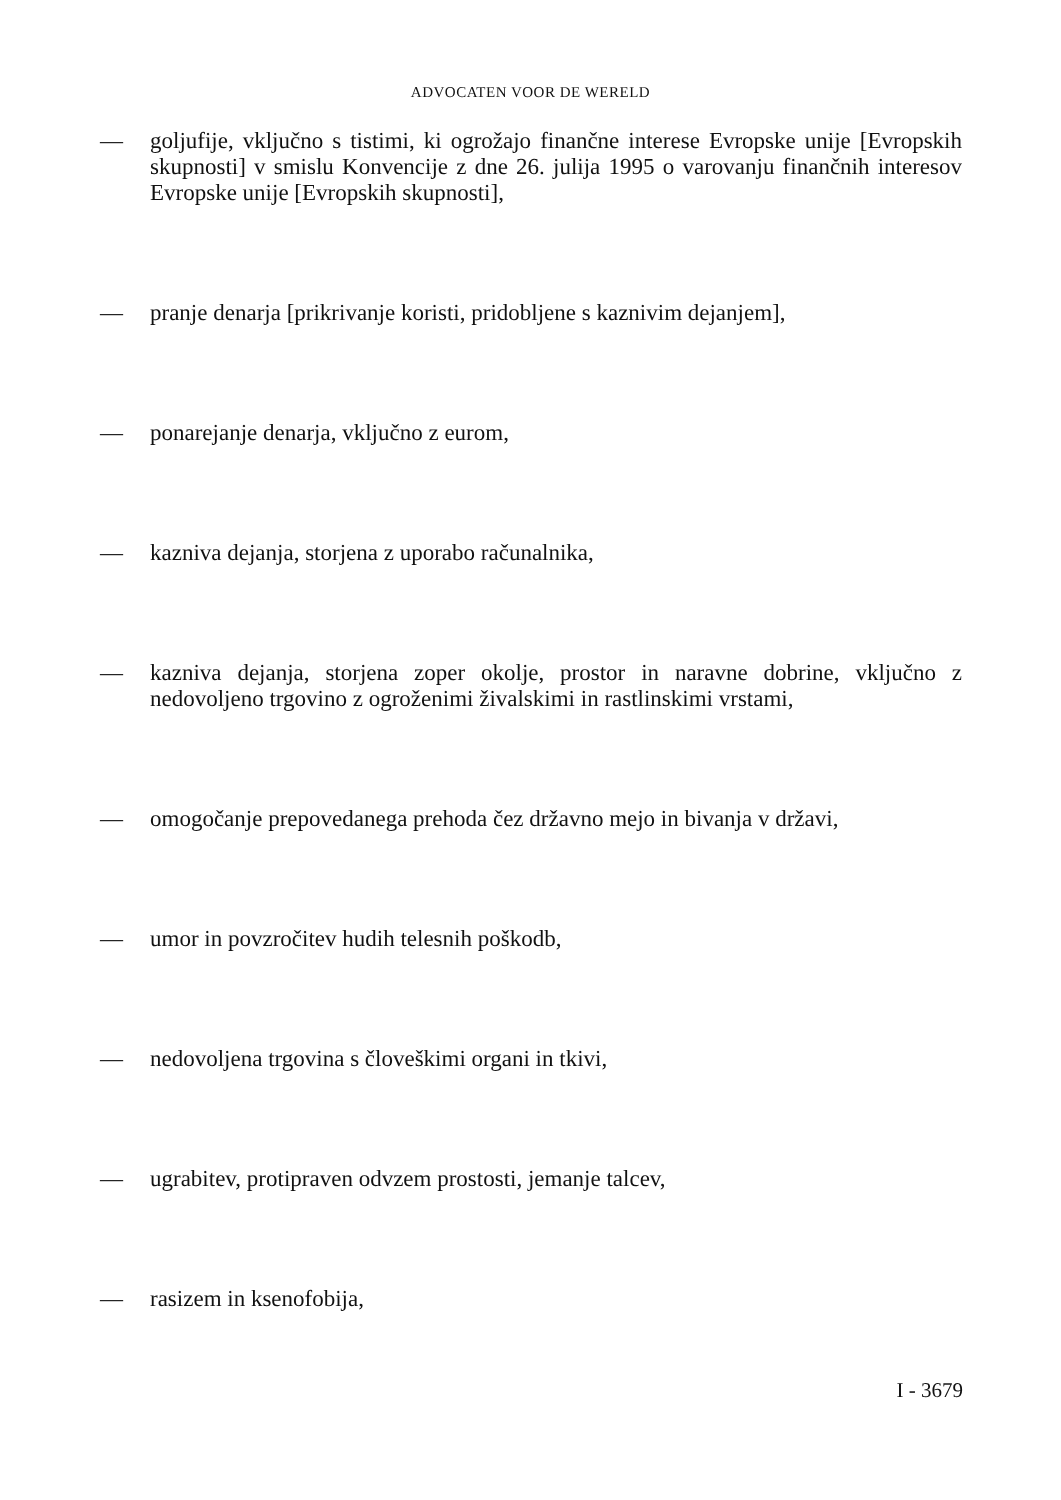ADVOCATEN VOOR DE WERELD
— goljufije, vključno s tistimi, ki ogrožajo finančne interese Evropske unije [Evropskih skupnosti] v smislu Konvencije z dne 26. julija 1995 o varovanju finančnih interesov Evropske unije [Evropskih skupnosti],
— pranje denarja [prikrivanje koristi, pridobljene s kaznivim dejanjem],
— ponarejanje denarja, vključno z eurom,
— kazniva dejanja, storjena z uporabo računalnika,
— kazniva dejanja, storjena zoper okolje, prostor in naravne dobrine, vključno z nedovoljeno trgovino z ogroženimi živalskimi in rastlinskimi vrstami,
— omogočanje prepovedanega prehoda čez državno mejo in bivanja v državi,
— umor in povzročitev hudih telesnih poškodb,
— nedovoljena trgovina s človeškimi organi in tkivi,
— ugrabitev, protipraven odvzem prostosti, jemanje talcev,
— rasizem in ksenofobija,
I - 3679